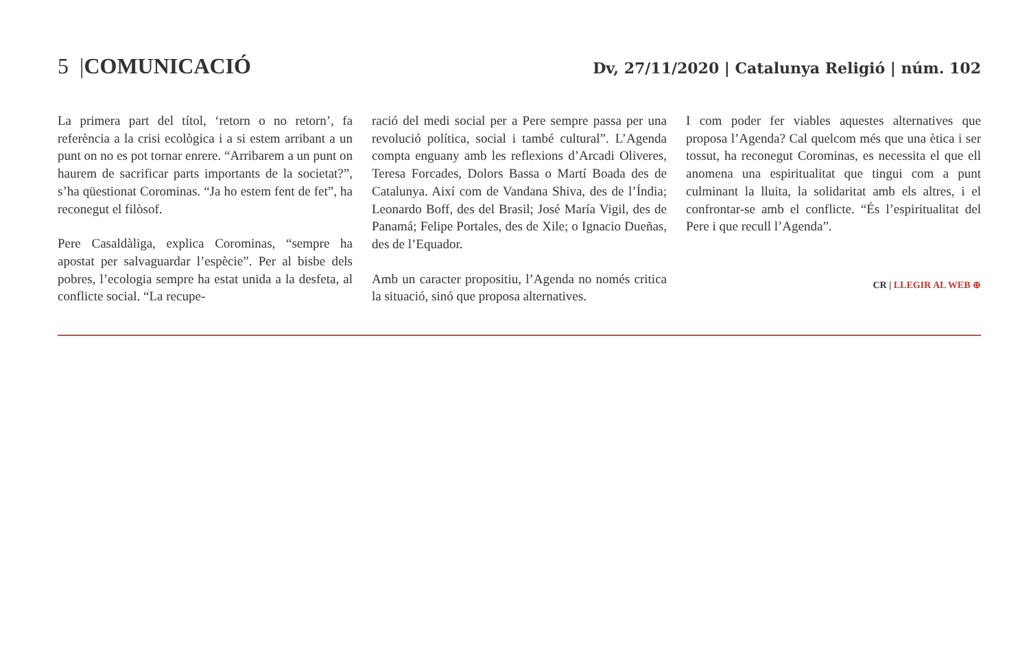5 |COMUNICACIÓ
Dv, 27/11/2020 | Catalunya Religió | núm. 102
La primera part del títol, ‘retorn o no retorn’, fa referència a la crisi ecològica i a si estem arribant a un punt on no es pot tornar enrere. “Arribarem a un punt on haurem de sacrificar parts importants de la societat?”, s’ha qüestionat Corominas. “Ja ho estem fent de fet”, ha reconegut el filòsof.
Pere Casaldàliga, explica Corominas, “sempre ha apostat per salvaguardar l’espècie”. Per al bisbe dels pobres, l’ecologia sempre ha estat unida a la desfeta, al conflicte social. “La recupe-
ració del medi social per a Pere sempre passa per una revolució política, social i també cultural”. L’Agenda compta enguany amb les reflexions d’Arcadi Oliveres, Teresa Forcades, Dolors Bassa o Martí Boada des de Catalunya. Així com de Vandana Shiva, des de l’Índia; Leonardo Boff, des del Brasil; José María Vigil, des de Panamá; Felipe Portales, des de Xile; o Ignacio Dueñas, des de l’Equador.
Amb un caracter propositiu, l’Agenda no només critica la situació, sinó que proposa alternatives.
I com poder fer viables aquestes alternatives que proposa l’Agenda? Cal quelcom més que una ètica i ser tossut, ha reconegut Corominas, es necessita el que ell anomena una espiritualitat que tingui com a punt culminant la lluita, la solidaritat amb els altres, i el confrontar-se amb el conflicte. “És l’espiritualitat del Pere i que recull l’Agenda”.
CR | LLEGIR AL WEB ⊕